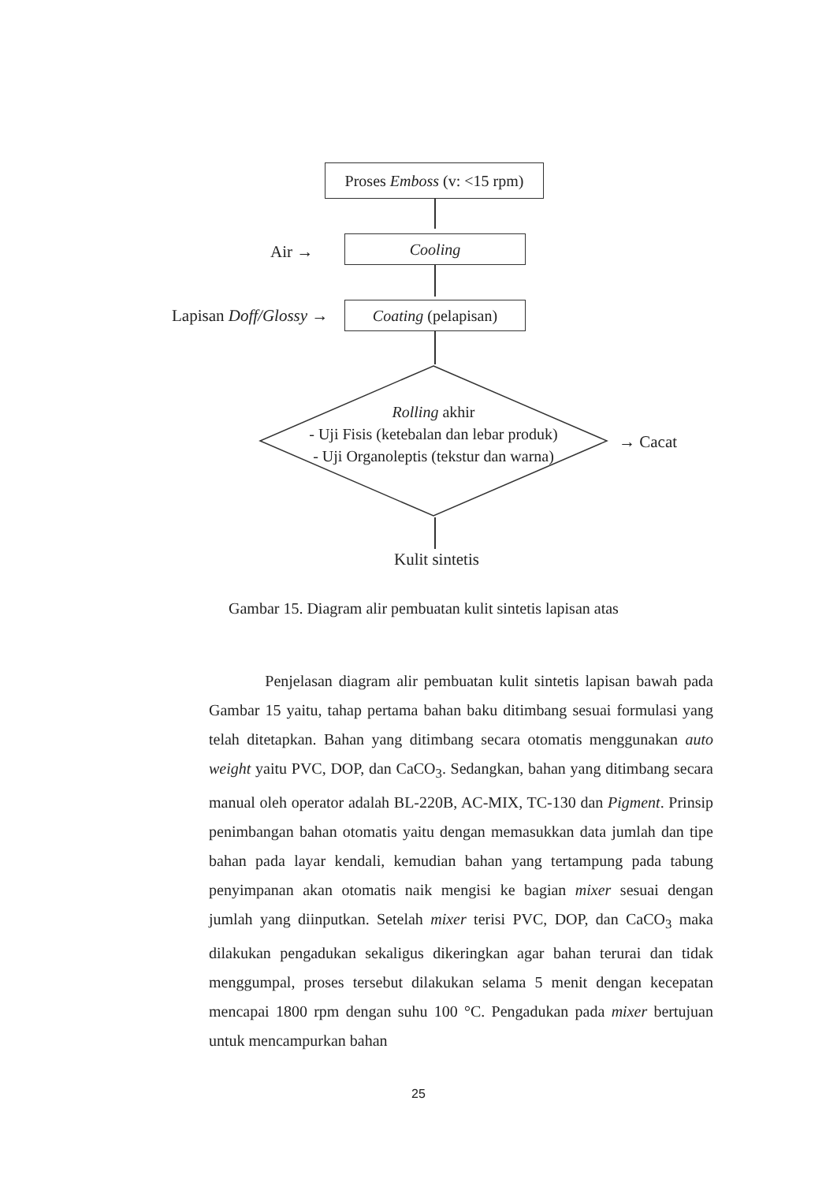Proses Emboss (v: <15 rpm)
Air → Cooling
Lapisan Doff/Glossy → Coating (pelapisan)
Rolling akhir
- Uji Fisis (ketebalan dan lebar produk)
- Uji Organoleptis (tekstur dan warna)
→ Cacat
Kulit sintetis
Gambar 15. Diagram alir pembuatan kulit sintetis lapisan atas
Penjelasan diagram alir pembuatan kulit sintetis lapisan bawah pada Gambar 15 yaitu, tahap pertama bahan baku ditimbang sesuai formulasi yang telah ditetapkan. Bahan yang ditimbang secara otomatis menggunakan auto weight yaitu PVC, DOP, dan CaCO<sub>3</sub>. Sedangkan, bahan yang ditimbang secara manual oleh operator adalah BL-220B, AC-MIX, TC-130 dan Pigment. Prinsip penimbangan bahan otomatis yaitu dengan memasukkan data jumlah dan tipe bahan pada layar kendali, kemudian bahan yang tertampung pada tabung penyimpanan akan otomatis naik mengisi ke bagian mixer sesuai dengan jumlah yang diinputkan. Setelah mixer terisi PVC, DOP, dan CaCO<sub>3</sub> maka dilakukan pengadukan sekaligus dikeringkan agar bahan terurai dan tidak menggumpal, proses tersebut dilakukan selama 5 menit dengan kecepatan mencapai 1800 rpm dengan suhu 100 °C. Pengadukan pada mixer bertujuan untuk mencampurkan bahan
25